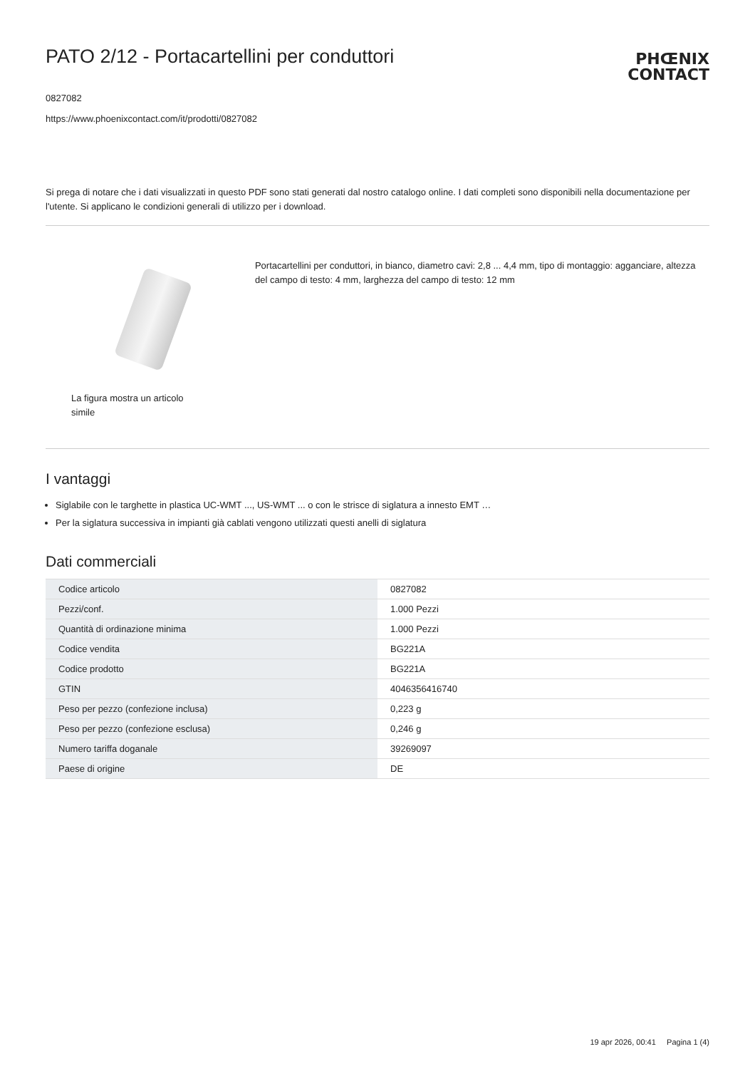PATO 2/12 - Portacartellini per conduttori
PHŒNIX
CONTACT
0827082
https://www.phoenixcontact.com/it/prodotti/0827082
Si prega di notare che i dati visualizzati in questo PDF sono stati generati dal nostro catalogo online. I dati completi sono disponibili nella documentazione per l'utente. Si applicano le condizioni generali di utilizzo per i download.
La figura mostra un articolo
simile
Portacartellini per conduttori, in bianco, diametro cavi: 2,8 ... 4,4 mm, tipo di montaggio: agganciare, altezza del campo di testo: 4 mm, larghezza del campo di testo: 12 mm
I vantaggi
Siglabile con le targhette in plastica UC-WMT ..., US-WMT ... o con le strisce di siglatura a innesto EMT …
Per la siglatura successiva in impianti già cablati vengono utilizzati questi anelli di siglatura
Dati commerciali
| Codice articolo | 0827082 |
| Pezzi/conf. | 1.000 Pezzi |
| Quantità di ordinazione minima | 1.000 Pezzi |
| Codice vendita | BG221A |
| Codice prodotto | BG221A |
| GTIN | 4046356416740 |
| Peso per pezzo (confezione inclusa) | 0,223 g |
| Peso per pezzo (confezione esclusa) | 0,246 g |
| Numero tariffa doganale | 39269097 |
| Paese di origine | DE |
19 apr 2026, 00:41 Pagina 1 (4)